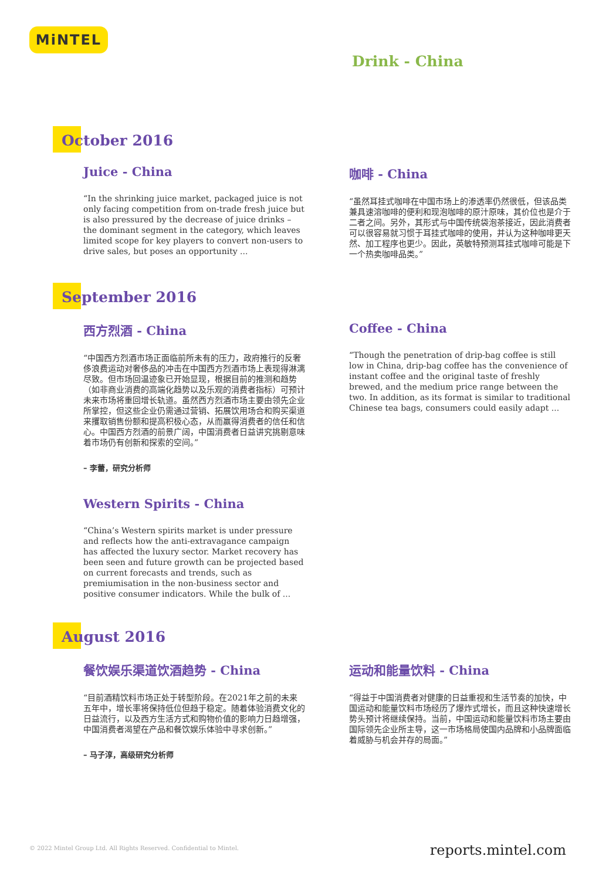MiNTEL
Drink - China
October 2016
Juice - China
“In the shrinking juice market, packaged juice is not only facing competition from on-trade fresh juice but is also pressured by the decrease of juice drinks – the dominant segment in the category, which leaves limited scope for key players to convert non-users to drive sales, but poses an opportunity ...
咖啡 - China
“虽然耳挂式咖啡在中国市场上的渗透率仍然很低，但该品类兼具速溶咖啡的便利和现泡咖啡的原汁原味，其价位也是介于二者之间。另外，其形式与中国传统袋泡茶接近，因此消费者可以很容易就习惯于耳挂式咖啡的使用，并认为这种咖啡更天然、加工程序也更少。因此，英敏特预测耳挂式咖啡可能是下一个热卖咖啡品类。”
September 2016
西方烈酒 - China
“中国西方烈酒市场正面临前所未有的压力，政府推行的反奢侈浪费运动对奢侈品的冲击在中国西方烈酒市场上表现得淋漓尽致。但市场回温迹象已开始显现，根据目前的推测和趋势（如非商业消费的高端化趋势以及乐观的消费者指标）可预计未来市场将重回增长轨道。虽然西方烈酒市场主要由领先企业所掌控，但这些企业仍需通过营销、拓展饮用场合和购买渠道来攫取销售份额和提高积极心态，从而赢得消费者的信任和信心。中国西方烈酒的前景广阔，中国消费者日益讲究挑剔意味着市场仍有创新和探索的空间。”
– 李蕾，研究分析师
Western Spirits - China
“China’s Western spirits market is under pressure and reflects how the anti-extravagance campaign has affected the luxury sector. Market recovery has been seen and future growth can be projected based on current forecasts and trends, such as premiumisation in the non-business sector and positive consumer indicators. While the bulk of ...
Coffee - China
“Though the penetration of drip-bag coffee is still low in China, drip-bag coffee has the convenience of instant coffee and the original taste of freshly brewed, and the medium price range between the two. In addition, as its format is similar to traditional Chinese tea bags, consumers could easily adapt ...
August 2016
餐饮娱乐渠道饮酒趋势 - China
“目前酒精饮料市场正处于转型阶段。在2021年之前的未来五年中，增长率将保持低位但趋于稳定。随着体验消费文化的日益流行，以及西方生活方式和购物价值的影响力日趋增强，中国消费者渴望在产品和餐饮娱乐体验中寻求创新。”
– 马子淳，高级研究分析师
运动和能量饮料 - China
“得益于中国消费者对健康的日益重视和生活节奏的加快，中国运动和能量饮料市场经历了爆炸式增长，而且这种快速增长势头预计将继续保持。当前，中国运动和能量饮料市场主要由国际领先企业所主导，这一市场格局使国内品牌和小品牌面临着威胁与机会并存的局面。”
© 2022 Mintel Group Ltd. All Rights Reserved. Confidential to Mintel.
reports.mintel.com